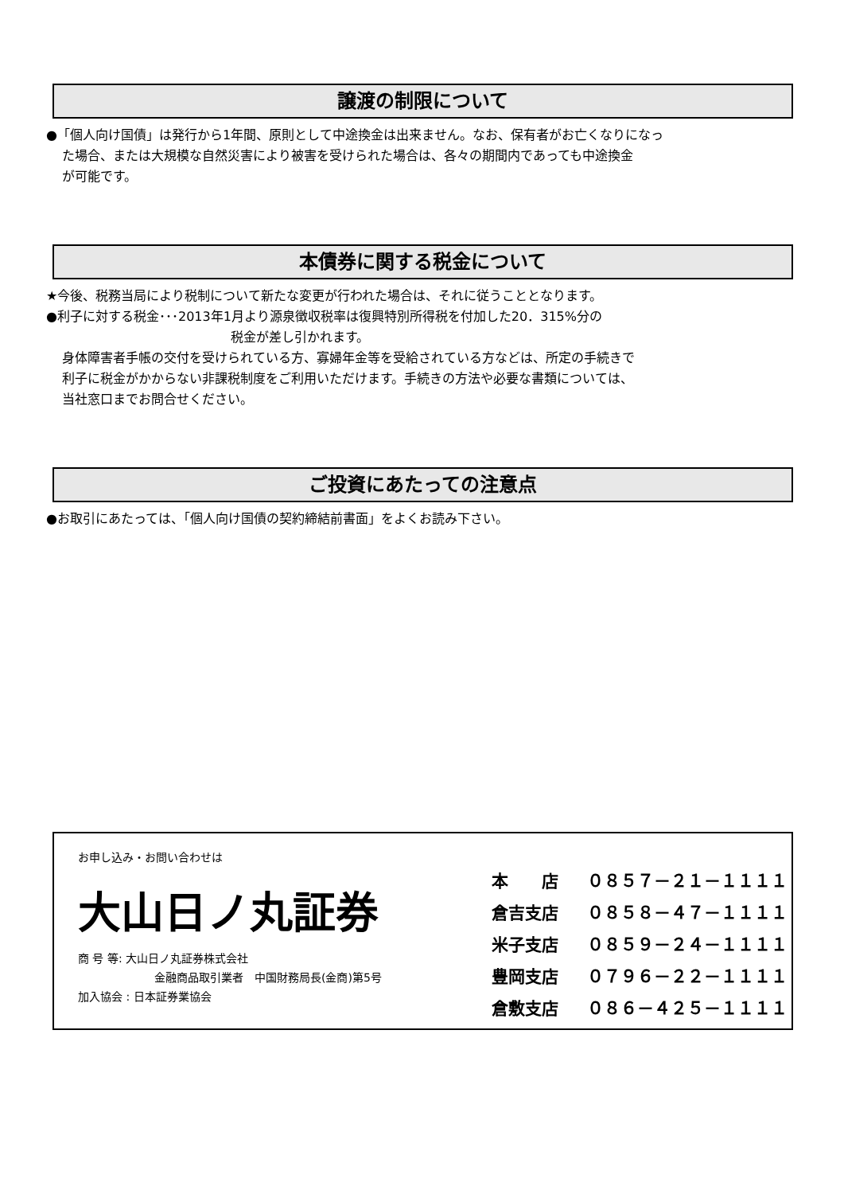譲渡の制限について
●「個人向け国債」は発行から1年間、原則として中途換金は出来ません。なお、保有者がお亡くなりになっ
た場合、または大規模な自然災害により被害を受けられた場合は、各々の期間内であっても中途換金
が可能です。
本債券に関する税金について
★今後、税務当局により税制について新たな変更が行われた場合は、それに従うこととなります。
●利子に対する税金･･･2013年1月より源泉徴収税率は復興特別所得税を付加した20．315%分の
税金が差し引かれます。
身体障害者手帳の交付を受けられている方、寡婦年金等を受給されている方などは、所定の手続きで
利子に税金がかからない非課税制度をご利用いただけます。手続きの方法や必要な書類については、
当社窓口までお問合せください。
ご投資にあたっての注意点
●お取引にあたっては、「個人向け国債の契約締結前書面」をよくお読み下さい。
お申し込み・お問い合わせは
大山日ノ丸証券
商 号 等: 大山日ノ丸証券株式会社
金融商品取引業者　中国財務局長(金商)第5号
加入協会 : 日本証券業協会
本　　店 ０８５７－２１－１１１１
倉吉支店 ０８５８－４７－１１１１
米子支店 ０８５９－２４－１１１１
豊岡支店 ０７９６－２２－１１１１
倉敷支店 ０８６－４２５－１１１１